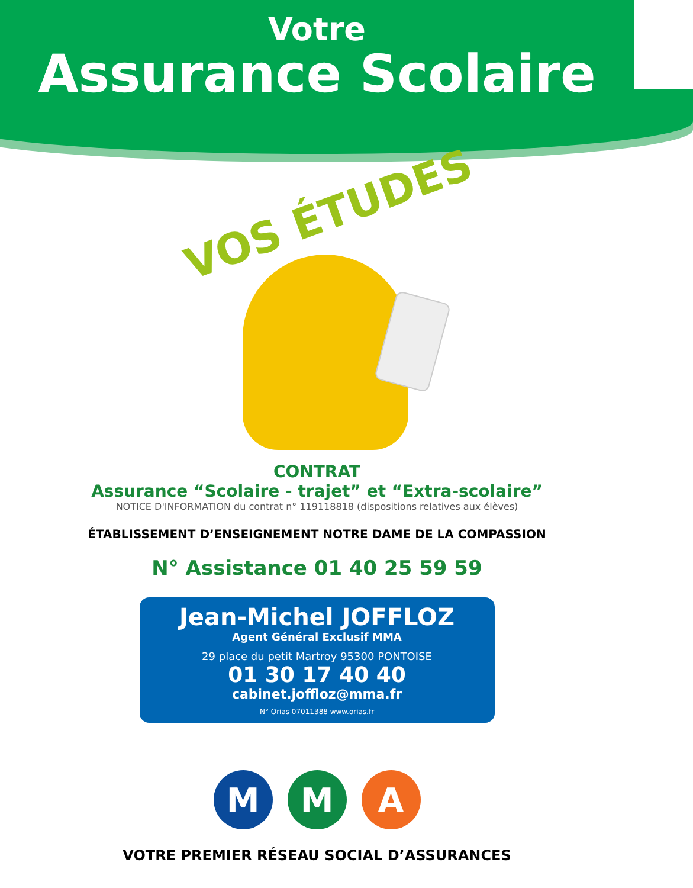Votre
Assurance Scolaire
VOS ÉTUDES
CONTRAT
Assurance “Scolaire - trajet” et “Extra-scolaire”
NOTICE D'INFORMATION du contrat n° 119118818 (dispositions relatives aux élèves)
ÉTABLISSEMENT D’ENSEIGNEMENT NOTRE DAME DE LA COMPASSION
N° Assistance 01 40 25 59 59
Jean-Michel JOFFLOZ
Agent Général Exclusif MMA
29 place du petit Martroy 95300 PONTOISE
01 30 17 40 40
cabinet.joffloz@mma.fr
N° Orias 07011388 www.orias.fr
M M A
VOTRE PREMIER RÉSEAU SOCIAL D’ASSURANCES